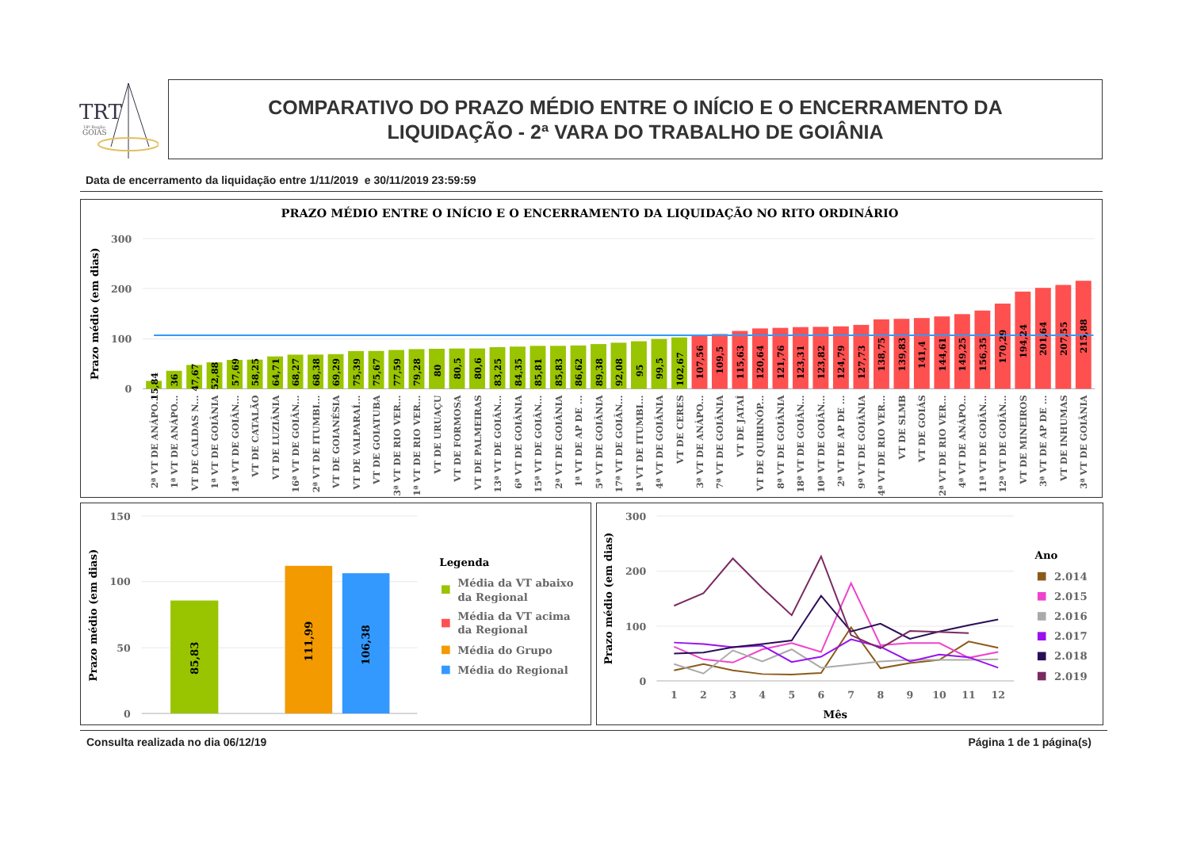TRT
18ª Região
GOIÁS
COMPARATIVO DO PRAZO MÉDIO ENTRE O INÍCIO E O ENCERRAMENTO DA
LIQUIDAÇÃO - 2ª VARA DO TRABALHO DE GOIÂNIA
Data de encerramento da liquidação entre 1/11/2019 e 30/11/2019 23:59:59
PRAZO MÉDIO ENTRE O INÍCIO E O ENCERRAMENTO DA LIQUIDAÇÃO NO RITO ORDINÁRIO
Prazo médio (em dias)
300
200
100
0
15,84
36
47,67
52,88
57,69
58,25
64,71
68,27
68,38
69,29
75,39
75,67
77,59
79,28
80
80,5
80,6
83,25
84,35
85,81
85,83
86,62
89,38
92,08
95
99,5
102,67
107,56
109,5
115,63
120,64
121,76
123,31
123,82
124,79
127,73
138,75
139,83
141,4
144,61
149,25
156,35
170,29
194,24
201,64
207,55
215,88
2ª VT DE ANÁPO...
1ª VT DE ANÁPO...
VT DE CALDAS N...
1ª VT DE GOIÂNIA
14ª VT DE GOIÂN...
VT DE CATALÃO
VT DE LUZIÂNIA
16ª VT DE GOIÂN...
2ª VT DE ITUMBI...
VT DE GOIANÉSIA
VT DE VALPARAÍ...
VT DE GOIATUBA
3ª VT DE RIO VER...
1ª VT DE RIO VER...
VT DE URUAÇU
VT DE FORMOSA
VT DE PALMEIRAS
13ª VT DE GOIÂN...
6ª VT DE GOIÂNIA
15ª VT DE GOIÂN...
2ª VT DE GOIÂNIA
1ª VT DE AP DE ...
5ª VT DE GOIÂNIA
17ª VT DE GOIÂN...
1ª VT DE ITUMBI...
4ª VT DE GOIÂNIA
VT DE CERES
3ª VT DE ANÁPO...
7ª VT DE GOIÂNIA
VT DE JATAÍ
VT DE QUIRINÓP...
8ª VT DE GOIÂNIA
18ª VT DE GOIÂN...
10ª VT DE GOIÂN...
2ª VT DE AP DE ...
9ª VT DE GOIÂNIA
4ª VT DE RIO VER...
VT DE SLMB
VT DE GOIÁS
2ª VT DE RIO VER...
4ª VT DE ANÁPO...
11ª VT DE GOIÂN...
12ª VT DE GOIÂN...
VT DE MINEIROS
3ª VT DE AP DE ...
VT DE INHUMAS
3ª VT DE GOIÂNIA
Prazo médio (em dias)
150
100
50
0
85,83
111,99
106,38
Legenda
Média da VT abaixo
da Regional
Média da VT acima
da Regional
Média do Grupo
Média do Regional
Prazo médio (em dias)
300
200
100
0
1
2
3
4
5
6
7
8
9
10
11
12
Mês
Ano
2.014
2.015
2.016
2.017
2.018
2.019
Consulta realizada no dia 06/12/19 Página 1 de 1 página(s)